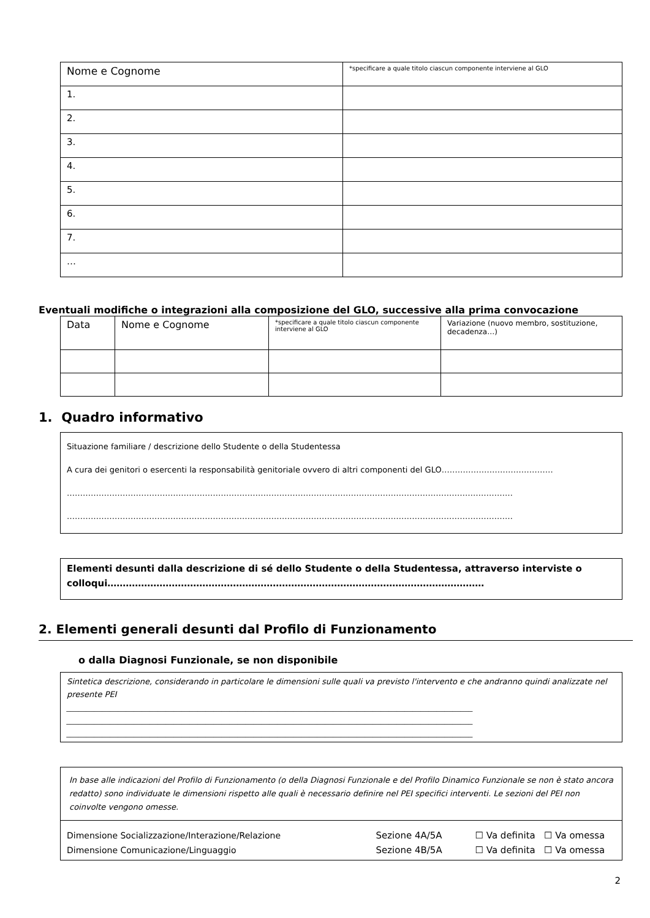| Nome e Cognome | *specificare a quale titolo ciascun componente interviene al GLO |
| 1. | |
| 2. | |
| 3. | |
| 4. | |
| 5. | |
| 6. | |
| 7. | |
| … | |
Eventuali modifiche o integrazioni alla composizione del GLO, successive alla prima convocazione
| Data | Nome e Cognome | *specificare a quale titolo ciascun componente interviene al GLO | Variazione (nuovo membro, sostituzione, decadenza…) |
1. Quadro informativo
| Situazione familiare / descrizione dello Studente o della Studentessa A cura dei genitori o esercenti la responsabilità genitoriale ovvero di altri componenti del GLO…………………………………… …………………………………………………………………………………………………………………………………………………… …………………………………………………………………………………………………………………………………………………… |
| Elementi desunti dalla descrizione di sé dello Studente o della Studentessa, attraverso interviste o colloqui…………………………………………………………………………………………………………… |
2. Elementi generali desunti dal Profilo di Funzionamento
o dalla Diagnosi Funzionale, se non disponibile
| Sintetica descrizione, considerando in particolare le dimensioni sulle quali va previsto l'intervento e che andranno quindi analizzate nel presente PEI ______________________________________________________________________________________________________ ______________________________________________________________________________________________________ ______________________________________________________________________________________________________ |
| In base alle indicazioni del Profilo di Funzionamento (o della Diagnosi Funzionale e del Profilo Dinamico Funzionale se non è stato ancora redatto) sono individuate le dimensioni rispetto alle quali è necessario definire nel PEI specifici interventi. Le sezioni del PEI non coinvolte vengono omesse. | | |
| Dimensione Socializzazione/Interazione/Relazione Dimensione Comunicazione/Linguaggio | Sezione 4A/5A Sezione 4B/5A | ☐ Va definita ☐ Va omessa ☐ Va definita ☐ Va omessa |
2